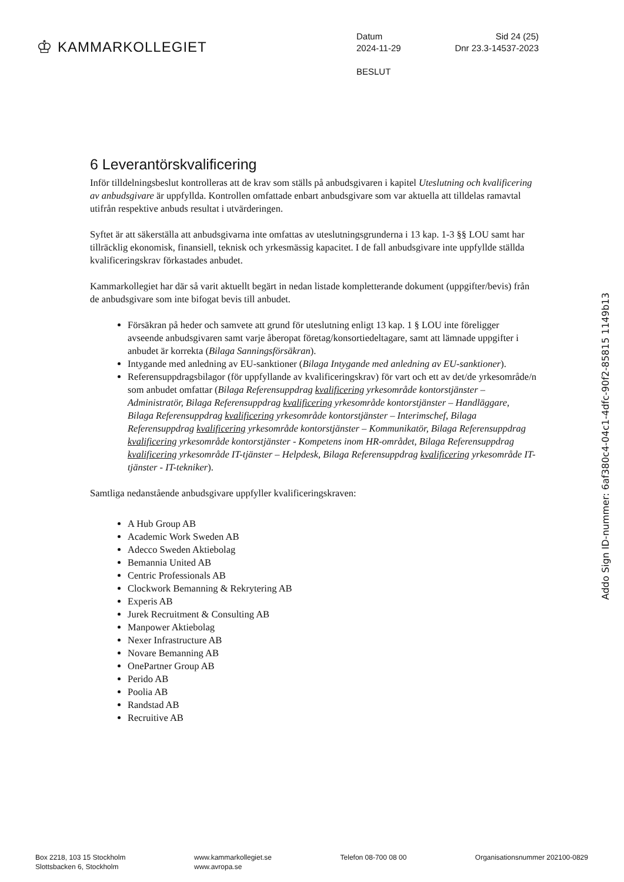♔ KAMMARKOLLEGIET
Datum Sid 24 (25)
2024-11-29 Dnr 23.3-14537-2023
BESLUT
6 Leverantörskvalificering
Inför tilldelningsbeslut kontrolleras att de krav som ställs på anbudsgivaren i kapitel Uteslutning och kvalificering av anbudsgivare är uppfyllda. Kontrollen omfattade enbart anbudsgivare som var aktuella att tilldelas ramavtal utifrån respektive anbuds resultat i utvärderingen.
Syftet är att säkerställa att anbudsgivarna inte omfattas av uteslutningsgrunderna i 13 kap. 1-3 §§ LOU samt har tillräcklig ekonomisk, finansiell, teknisk och yrkesmässig kapacitet. I de fall anbudsgivare inte uppfyllde ställda kvalificeringskrav förkastades anbudet.
Kammarkollegiet har där så varit aktuellt begärt in nedan listade kompletterande dokument (uppgifter/bevis) från de anbudsgivare som inte bifogat bevis till anbudet.
Försäkran på heder och samvete att grund för uteslutning enligt 13 kap. 1 § LOU inte föreligger avseende anbudsgivaren samt varje åberopat företag/konsortiedeltagare, samt att lämnade uppgifter i anbudet är korrekta (Bilaga Sanningsförsäkran).
Intygande med anledning av EU-sanktioner (Bilaga Intygande med anledning av EU-sanktioner).
Referensuppdragsbilagor (för uppfyllande av kvalificeringskrav) för vart och ett av det/de yrkesområde/n som anbudet omfattar (Bilaga Referensuppdrag kvalificering yrkesområde kontorstjänster – Administratör, Bilaga Referensuppdrag kvalificering yrkesområde kontorstjänster – Handläggare, Bilaga Referensuppdrag kvalificering yrkesområde kontorstjänster – Interimschef, Bilaga Referensuppdrag kvalificering yrkesområde kontorstjänster – Kommunikatör, Bilaga Referensuppdrag kvalificering yrkesområde kontorstjänster - Kompetens inom HR-området, Bilaga Referensuppdrag kvalificering yrkesområde IT-tjänster – Helpdesk, Bilaga Referensuppdrag kvalificering yrkesområde IT-tjänster - IT-tekniker).
Samtliga nedanstående anbudsgivare uppfyller kvalificeringskraven:
A Hub Group AB
Academic Work Sweden AB
Adecco Sweden Aktiebolag
Bemannia United AB
Centric Professionals AB
Clockwork Bemanning & Rekrytering AB
Experis AB
Jurek Recruitment & Consulting AB
Manpower Aktiebolag
Nexer Infrastructure AB
Novare Bemanning AB
OnePartner Group AB
Perido AB
Poolia AB
Randstad AB
Recruitive AB
Addo Sign ID-nummer: 6af380c4-04c1-4dfc-90f2-85815 1149b13
Box 2218, 103 15 Stockholm
Slottsbacken 6, Stockholm
www.kammarkollegiet.se
www.avropa.se
Telefon 08-700 08 00 Organisationsnummer 202100-0829